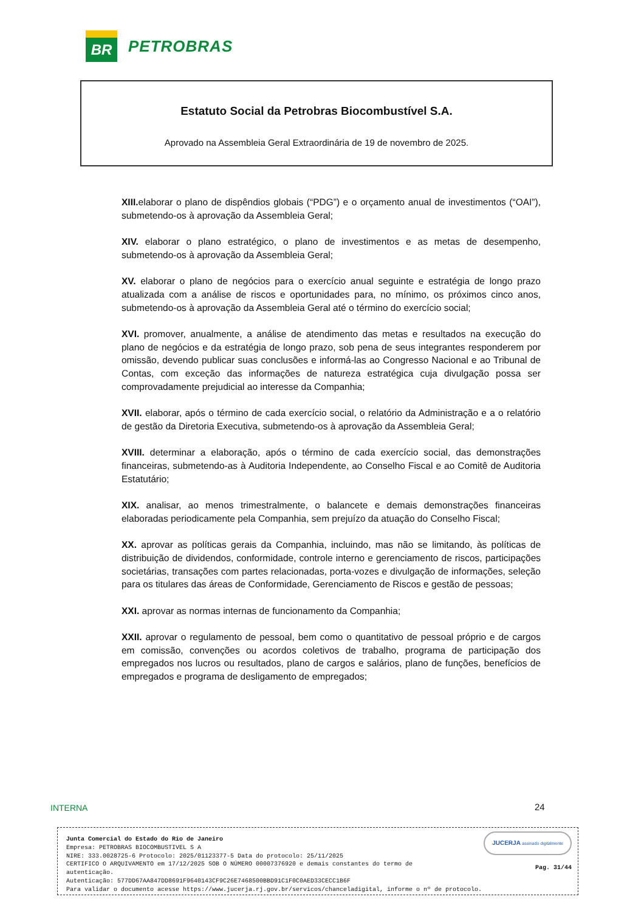BR
PETROBRAS
Estatuto Social da Petrobras Biocombustível S.A.
Aprovado na Assembleia Geral Extraordinária de 19 de novembro de 2025.
XIII. elaborar o plano de dispêndios globais (“PDG”) e o orçamento anual de investimentos (“OAI”), submetendo-os à aprovação da Assembleia Geral;
XIV. elaborar o plano estratégico, o plano de investimentos e as metas de desempenho, submetendo-os à aprovação da Assembleia Geral;
XV. elaborar o plano de negócios para o exercício anual seguinte e estratégia de longo prazo atualizada com a análise de riscos e oportunidades para, no mínimo, os próximos cinco anos, submetendo-os à aprovação da Assembleia Geral até o término do exercício social;
XVI. promover, anualmente, a análise de atendimento das metas e resultados na execução do plano de negócios e da estratégia de longo prazo, sob pena de seus integrantes responderem por omissão, devendo publicar suas conclusões e informá-las ao Congresso Nacional e ao Tribunal de Contas, com exceção das informações de natureza estratégica cuja divulgação possa ser comprovadamente prejudicial ao interesse da Companhia;
XVII. elaborar, após o término de cada exercício social, o relatório da Administração e a o relatório de gestão da Diretoria Executiva, submetendo-os à aprovação da Assembleia Geral;
XVIII. determinar a elaboração, após o término de cada exercício social, das demonstrações financeiras, submetendo-as à Auditoria Independente, ao Conselho Fiscal e ao Comitê de Auditoria Estatutário;
XIX. analisar, ao menos trimestralmente, o balancete e demais demonstrações financeiras elaboradas periodicamente pela Companhia, sem prejuízo da atuação do Conselho Fiscal;
XX. aprovar as políticas gerais da Companhia, incluindo, mas não se limitando, às políticas de distribuição de dividendos, conformidade, controle interno e gerenciamento de riscos, participações societárias, transações com partes relacionadas, porta-vozes e divulgação de informações, seleção para os titulares das áreas de Conformidade, Gerenciamento de Riscos e gestão de pessoas;
XXI. aprovar as normas internas de funcionamento da Companhia;
XXII. aprovar o regulamento de pessoal, bem como o quantitativo de pessoal próprio e de cargos em comissão, convenções ou acordos coletivos de trabalho, programa de participação dos empregados nos lucros ou resultados, plano de cargos e salários, plano de funções, benefícios de empregados e programa de desligamento de empregados;
INTERNA 24
JUCERJA assinado digitalmente
Pag. 31/44
Junta Comercial do Estado do Rio de Janeiro
Empresa: PETROBRAS BIOCOMBUSTIVEL S A
NIRE: 333.0028725-6 Protocolo: 2025/01123377-5 Data do protocolo: 25/11/2025
CERTIFICO O ARQUIVAMENTO em 17/12/2025 SOB O NÚMERO 00007376920 e demais constantes do termo de
autenticação.
Autenticação: 577DD67AA847DD8691F9640143CF9C26E7468500BBD91C1F0C0AED33CECC1B6F
Para validar o documento acesse https://www.jucerja.rj.gov.br/servicos/chanceladigital, informe o nº de protocolo.